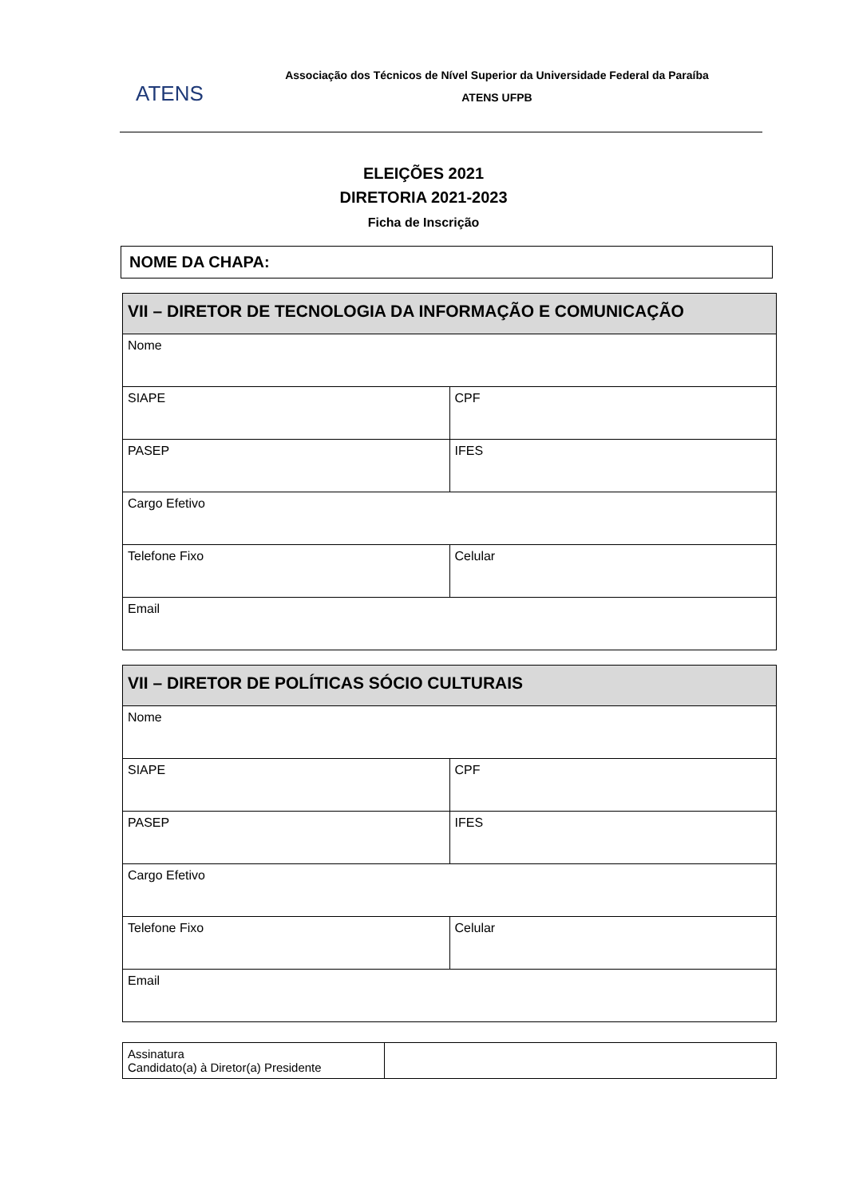ATENS
Associação dos Técnicos de Nível Superior da Universidade Federal da Paraíba
ATENS UFPB
ELEIÇÕES 2021
DIRETORIA 2021-2023
Ficha de Inscrição
NOME DA CHAPA:
| VII – DIRETOR DE TECNOLOGIA DA INFORMAÇÃO E COMUNICAÇÃO | |
| --- | --- |
| Nome | |
| SIAPE | CPF |
| PASEP | IFES |
| Cargo Efetivo | |
| Telefone Fixo | Celular |
| Email | |
| VII – DIRETOR DE POLÍTICAS SÓCIO CULTURAIS | |
| --- | --- |
| Nome | |
| SIAPE | CPF |
| PASEP | IFES |
| Cargo Efetivo | |
| Telefone Fixo | Celular |
| Email | |
| Assinatura Candidato(a) à Diretor(a) Presidente | |